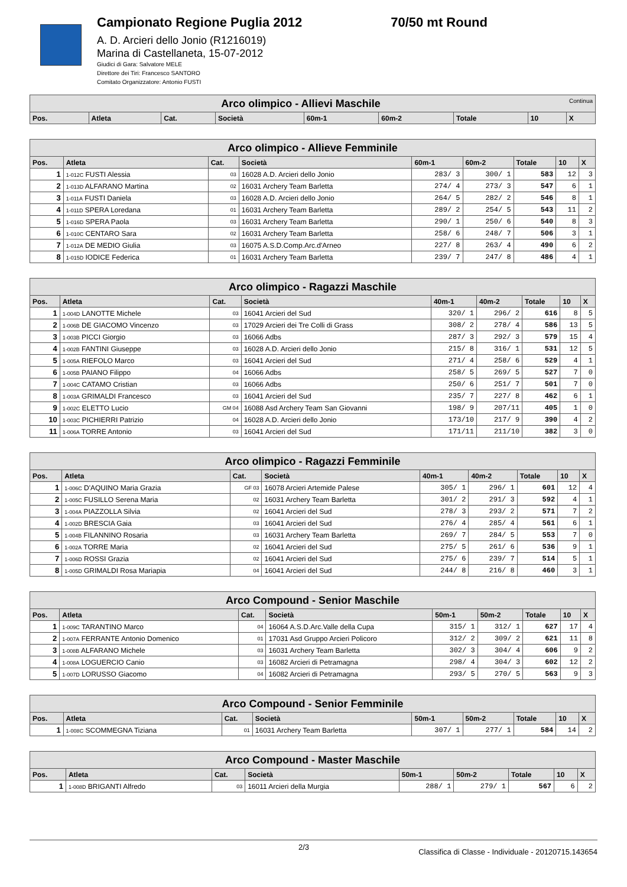Campionato Regione Puglia 2012 70/50 mt Round
A. D. Arcieri dello Jonio (R1216019)
Marina di Castellaneta, 15-07-2012
Giudici di Gara: Salvatore MELE
Direttore dei Tiri: Francesco SANTORO
Comitato Organizzatore: Antonio FUSTI
| Arco olimpico - Allievi Maschile Continua | | | | | | | | | |
| Pos. | Atleta | Cat. | Società | 60m-1 | 60m-2 | Totale | 10 | X | |
| Arco olimpico - Allieve Femminile | | | | | | | | |
| Pos. | Atleta | Cat. | Società | 60m-1 | 60m-2 | Totale | 10 | X |
| 1 | 1-012C FUSTI Alessia | 03 | 16028 A.D. Arcieri dello Jonio | 283/ 3 | 300/ 1 | 583 | 12 | 3 |
| 2 | 1-013D ALFARANO Martina | 02 | 16031 Archery Team Barletta | 274/ 4 | 273/ 3 | 547 | 6 | 1 |
| 3 | 1-011A FUSTI Daniela | 03 | 16028 A.D. Arcieri dello Jonio | 264/ 5 | 282/ 2 | 546 | 8 | 1 |
| 4 | 1-011D SPERA Loredana | 01 | 16031 Archery Team Barletta | 289/ 2 | 254/ 5 | 543 | 11 | 2 |
| 5 | 1-016D SPERA Paola | 03 | 16031 Archery Team Barletta | 290/ 1 | 250/ 6 | 540 | 8 | 3 |
| 6 | 1-010C CENTARO Sara | 02 | 16031 Archery Team Barletta | 258/ 6 | 248/ 7 | 506 | 3 | 1 |
| 7 | 1-012A DE MEDIO Giulia | 03 | 16075 A.S.D.Comp.Arc.d'Arneo | 227/ 8 | 263/ 4 | 490 | 6 | 2 |
| 8 | 1-015D IODICE Federica | 01 | 16031 Archery Team Barletta | 239/ 7 | 247/ 8 | 486 | 4 | 1 |
| Arco olimpico - Ragazzi Maschile | | | | | | | | |
| Pos. | Atleta | Cat. | Società | 40m-1 | 40m-2 | Totale | 10 | X |
| 1 | 1-004D LANOTTE Michele | 03 | 16041 Arcieri del Sud | 320/ 1 | 296/ 2 | 616 | 8 | 5 |
| 2 | 1-006B DE GIACOMO Vincenzo | 03 | 17029 Arcieri dei Tre Colli di Grass | 308/ 2 | 278/ 4 | 586 | 13 | 5 |
| 3 | 1-003B PICCI Giorgio | 03 | 16066 Adbs | 287/ 3 | 292/ 3 | 579 | 15 | 4 |
| 4 | 1-002B FANTINI Giuseppe | 03 | 16028 A.D. Arcieri dello Jonio | 215/ 8 | 316/ 1 | 531 | 12 | 5 |
| 5 | 1-005A RIEFOLO Marco | 03 | 16041 Arcieri del Sud | 271/ 4 | 258/ 6 | 529 | 4 | 1 |
| 6 | 1-005B PAIANO Filippo | 04 | 16066 Adbs | 258/ 5 | 269/ 5 | 527 | 7 | 0 |
| 7 | 1-004C CATAMO Cristian | 03 | 16066 Adbs | 250/ 6 | 251/ 7 | 501 | 7 | 0 |
| 8 | 1-003A GRIMALDI Francesco | 03 | 16041 Arcieri del Sud | 235/ 7 | 227/ 8 | 462 | 6 | 1 |
| 9 | 1-002C ELETTO Lucio | GM 04 | 16088 Asd Archery Team San Giovanni | 198/ 9 | 207/11 | 405 | 1 | 0 |
| 10 | 1-003C PICHIERRI Patrizio | 04 | 16028 A.D. Arcieri dello Jonio | 173/10 | 217/ 9 | 390 | 4 | 2 |
| 11 | 1-006A TORRE Antonio | 03 | 16041 Arcieri del Sud | 171/11 | 211/10 | 382 | 3 | 0 |
| Arco olimpico - Ragazzi Femminile | | | | | | | | |
| Pos. | Atleta | Cat. | Società | 40m-1 | 40m-2 | Totale | 10 | X |
| 1 | 1-006C D'AQUINO Maria Grazia | GF 03 | 16078 Arcieri Artemide Palese | 305/ 1 | 296/ 1 | 601 | 12 | 4 |
| 2 | 1-005C FUSILLO Serena Maria | 02 | 16031 Archery Team Barletta | 301/ 2 | 291/ 3 | 592 | 4 | 1 |
| 3 | 1-004A PIAZZOLLA Silvia | 02 | 16041 Arcieri del Sud | 278/ 3 | 293/ 2 | 571 | 7 | 2 |
| 4 | 1-002D BRESCIA Gaia | 03 | 16041 Arcieri del Sud | 276/ 4 | 285/ 4 | 561 | 6 | 1 |
| 5 | 1-004B FILANNINO Rosaria | 03 | 16031 Archery Team Barletta | 269/ 7 | 284/ 5 | 553 | 7 | 0 |
| 6 | 1-002A TORRE Maria | 02 | 16041 Arcieri del Sud | 275/ 5 | 261/ 6 | 536 | 9 | 1 |
| 7 | 1-006D ROSSI Grazia | 02 | 16041 Arcieri del Sud | 275/ 6 | 239/ 7 | 514 | 5 | 1 |
| 8 | 1-005D GRIMALDI Rosa Mariapia | 04 | 16041 Arcieri del Sud | 244/ 8 | 216/ 8 | 460 | 3 | 1 |
| Arco Compound - Senior Maschile | | | | | | | | |
| Pos. | Atleta | Cat. | Società | 50m-1 | 50m-2 | Totale | 10 | X |
| 1 | 1-009C TARANTINO Marco | 04 | 16064 A.S.D.Arc.Valle della Cupa | 315/ 1 | 312/ 1 | 627 | 17 | 4 |
| 2 | 1-007A FERRANTE Antonio Domenico | 01 | 17031 Asd Gruppo Arcieri Policoro | 312/ 2 | 309/ 2 | 621 | 11 | 8 |
| 3 | 1-008B ALFARANO Michele | 03 | 16031 Archery Team Barletta | 302/ 3 | 304/ 4 | 606 | 9 | 2 |
| 4 | 1-008A LOGUERCIO Canio | 03 | 16082 Arcieri di Petramagna | 298/ 4 | 304/ 3 | 602 | 12 | 2 |
| 5 | 1-007D LORUSSO Giacomo | 04 | 16082 Arcieri di Petramagna | 293/ 5 | 270/ 5 | 563 | 9 | 3 |
| Arco Compound - Senior Femminile | | | | | | | | |
| Pos. | Atleta | Cat. | Società | 50m-1 | 50m-2 | Totale | 10 | X |
| 1 | 1-008C SCOMMEGNA Tiziana | 01 | 16031 Archery Team Barletta | 307/ 1 | 277/ 1 | 584 | 14 | 2 |
| Arco Compound - Master Maschile | | | | | | | | |
| Pos. | Atleta | Cat. | Società | 50m-1 | 50m-2 | Totale | 10 | X |
| 1 | 1-008D BRIGANTI Alfredo | 03 | 16011 Arcieri della Murgia | 288/ 1 | 279/ 1 | 567 | 6 | 2 |
2/3 Classifica di Classe - Individuale - 20120715.143654